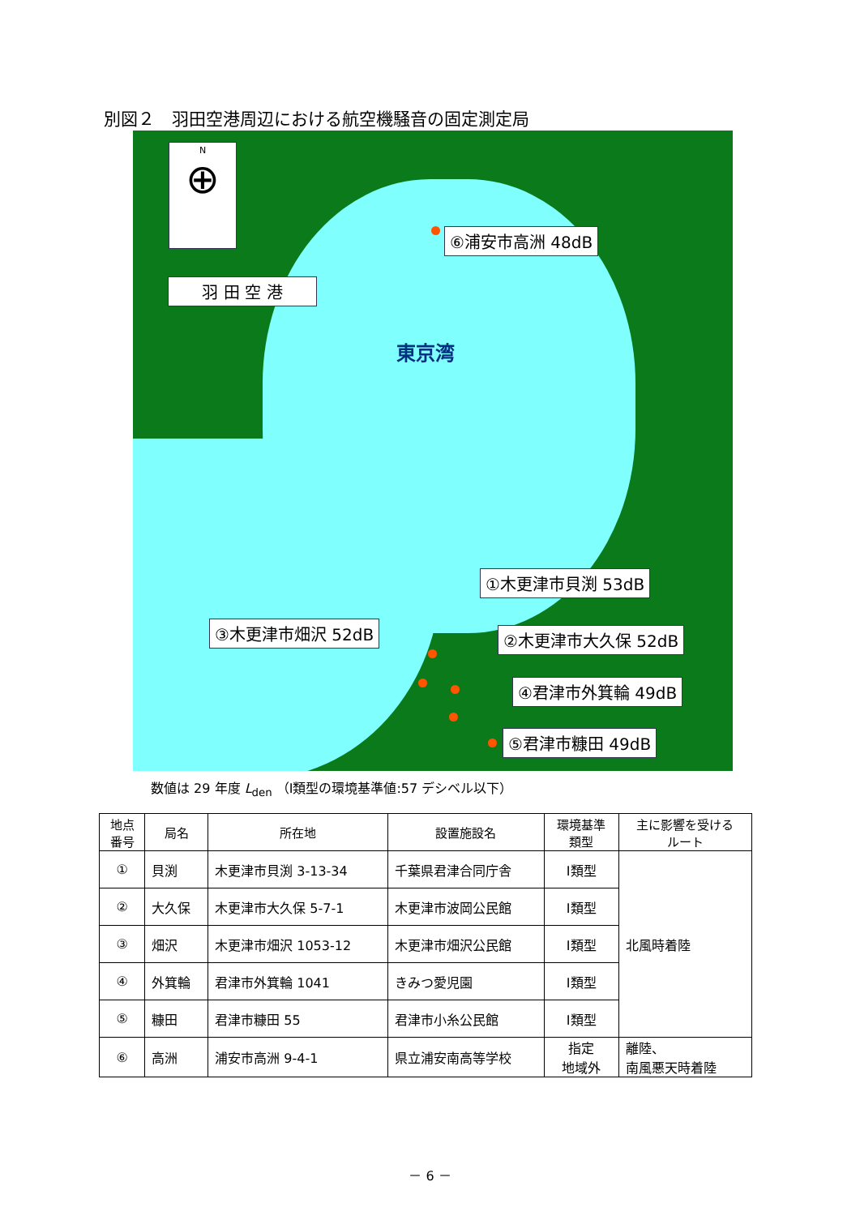別図２　羽田空港周辺における航空機騒音の固定測定局
N
⊕
羽 田 空 港
東京湾
⑥浦安市高洲 48dB
①木更津市貝渕 53dB
③木更津市畑沢 52dB ②木更津市大久保 52dB
④君津市外箕輪 49dB
⑤君津市糠田 49dB
数値は 29 年度 L<sub>den</sub> （Ⅰ類型の環境基準値:57 デシベル以下）
| 地点 番号 | 局名 | 所在地 | 設置施設名 | 環境基準 類型 | 主に影響を受ける ルート |
| --- | --- | --- | --- | --- | --- |
| ① | 貝渕 | 木更津市貝渕 3-13-34 | 千葉県君津合同庁舎 | Ⅰ類型 | 北風時着陸 |
| ② | 大久保 | 木更津市大久保 5-7-1 | 木更津市波岡公民館 | Ⅰ類型 | |
| ③ | 畑沢 | 木更津市畑沢 1053-12 | 木更津市畑沢公民館 | Ⅰ類型 | |
| ④ | 外箕輪 | 君津市外箕輪 1041 | きみつ愛児園 | Ⅰ類型 | |
| ⑤ | 糠田 | 君津市糠田 55 | 君津市小糸公民館 | Ⅰ類型 | |
| ⑥ | 高洲 | 浦安市高洲 9-4-1 | 県立浦安南高等学校 | 指定 地域外 | 離陸、 南風悪天時着陸 |
－ 6 －